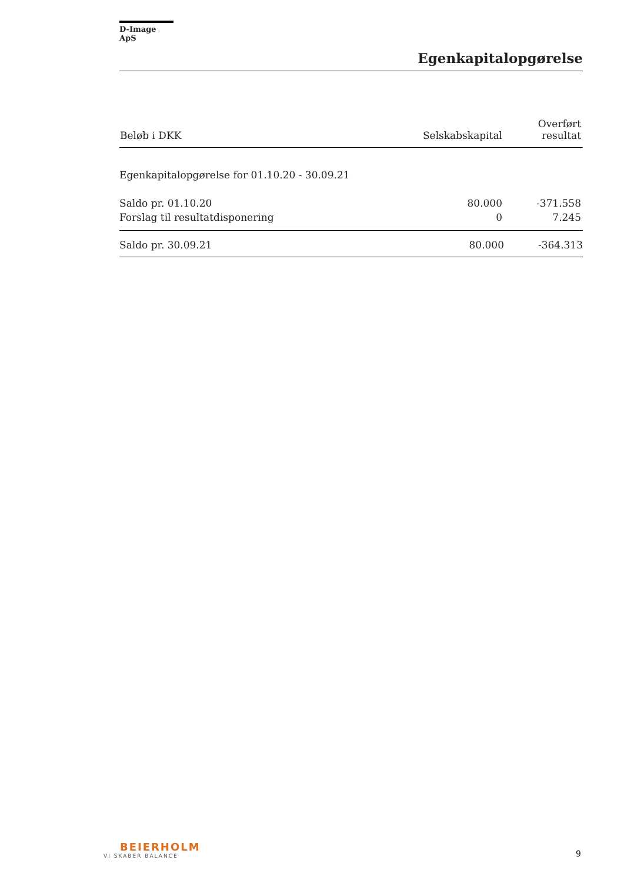D-Image ApS
Egenkapitalopgørelse
| Beløb i DKK | Selskabskapital | Overført resultat |
| --- | --- | --- |
| Egenkapitalopgørelse for 01.10.20 - 30.09.21 | | |
| Saldo pr. 01.10.20 | 80.000 | -371.558 |
| Forslag til resultatdisponering | 0 | 7.245 |
| Saldo pr. 30.09.21 | 80.000 | -364.313 |
BEIERHOLM
VI SKABER BALANCE
9